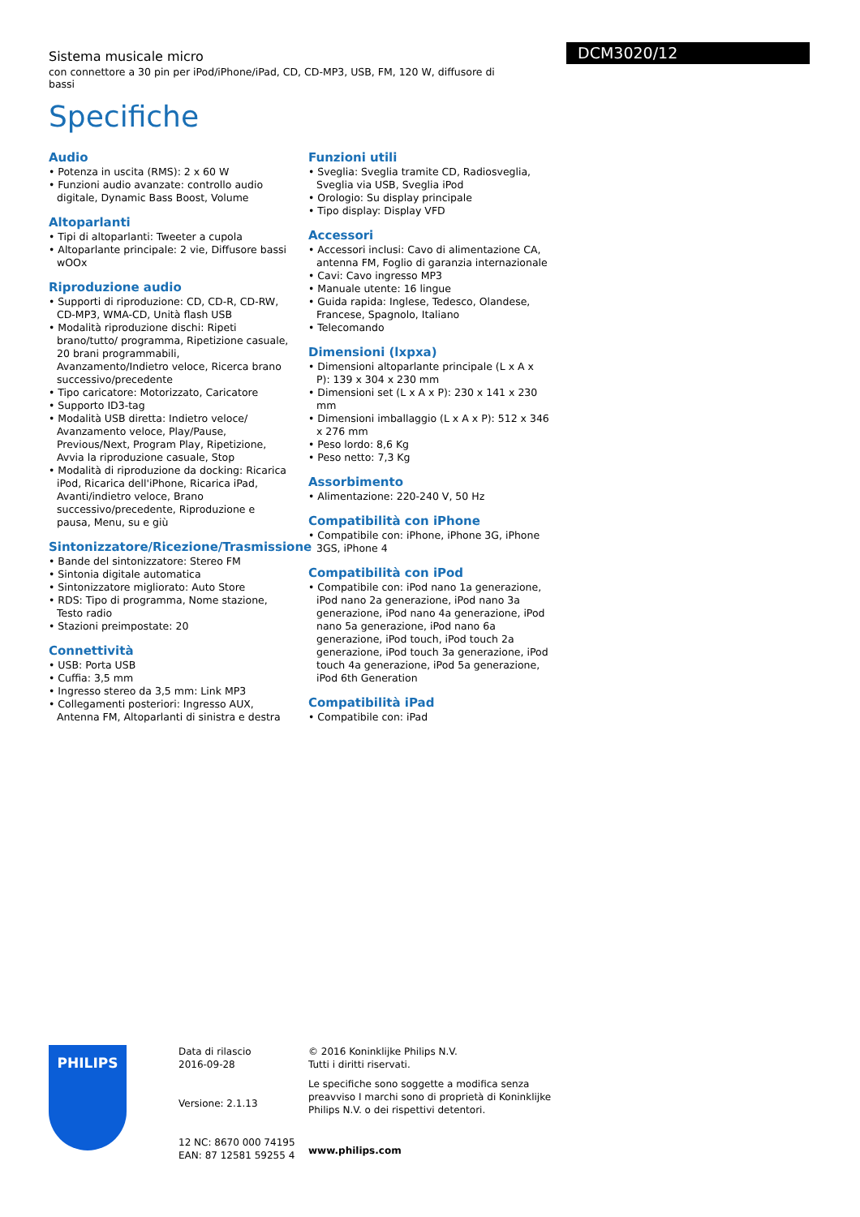Sistema musicale micro
con connettore a 30 pin per iPod/iPhone/iPad, CD, CD-MP3, USB, FM, 120 W, diffusore di bassi
Specifiche
DCM3020/12
Audio
• Potenza in uscita (RMS): 2 x 60 W
• Funzioni audio avanzate: controllo audio digitale, Dynamic Bass Boost, Volume
Altoparlanti
• Tipi di altoparlanti: Tweeter a cupola
• Altoparlante principale: 2 vie, Diffusore bassi wOOx
Riproduzione audio
• Supporti di riproduzione: CD, CD-R, CD-RW, CD-MP3, WMA-CD, Unità flash USB
• Modalità riproduzione dischi: Ripeti brano/tutto/ programma, Ripetizione casuale, 20 brani programmabili, Avanzamento/Indietro veloce, Ricerca brano successivo/precedente
• Tipo caricatore: Motorizzato, Caricatore
• Supporto ID3-tag
• Modalità USB diretta: Indietro veloce/ Avanzamento veloce, Play/Pause, Previous/Next, Program Play, Ripetizione, Avvia la riproduzione casuale, Stop
• Modalità di riproduzione da docking: Ricarica iPod, Ricarica dell'iPhone, Ricarica iPad, Avanti/indietro veloce, Brano successivo/precedente, Riproduzione e pausa, Menu, su e giù
Sintonizzatore/Ricezione/Trasmissione
• Bande del sintonizzatore: Stereo FM
• Sintonia digitale automatica
• Sintonizzatore migliorato: Auto Store
• RDS: Tipo di programma, Nome stazione, Testo radio
• Stazioni preimpostate: 20
Connettività
• USB: Porta USB
• Cuffia: 3,5 mm
• Ingresso stereo da 3,5 mm: Link MP3
• Collegamenti posteriori: Ingresso AUX, Antenna FM, Altoparlanti di sinistra e destra
Funzioni utili
• Sveglia: Sveglia tramite CD, Radiosveglia, Sveglia via USB, Sveglia iPod
• Orologio: Su display principale
• Tipo display: Display VFD
Accessori
• Accessori inclusi: Cavo di alimentazione CA, antenna FM, Foglio di garanzia internazionale
• Cavi: Cavo ingresso MP3
• Manuale utente: 16 lingue
• Guida rapida: Inglese, Tedesco, Olandese, Francese, Spagnolo, Italiano
• Telecomando
Dimensioni (lxpxa)
• Dimensioni altoparlante principale (L x A x P): 139 x 304 x 230 mm
• Dimensioni set (L x A x P): 230 x 141 x 230 mm
• Dimensioni imballaggio (L x A x P): 512 x 346 x 276 mm
• Peso lordo: 8,6 Kg
• Peso netto: 7,3 Kg
Assorbimento
• Alimentazione: 220-240 V, 50 Hz
Compatibilità con iPhone
• Compatibile con: iPhone, iPhone 3G, iPhone 3GS, iPhone 4
Compatibilità con iPod
• Compatibile con: iPod nano 1a generazione, iPod nano 2a generazione, iPod nano 3a generazione, iPod nano 4a generazione, iPod nano 5a generazione, iPod nano 6a generazione, iPod touch, iPod touch 2a generazione, iPod touch 3a generazione, iPod touch 4a generazione, iPod 5a generazione, iPod 6th Generation
Compatibilità iPad
• Compatibile con: iPad
PHILIPS
Data di rilascio
2016-09-28
Versione: 2.1.13
12 NC: 8670 000 74195
EAN: 87 12581 59255 4
© 2016 Koninklijke Philips N.V.
Tutti i diritti riservati.
Le specifiche sono soggette a modifica senza preavviso I marchi sono di proprietà di Koninklijke Philips N.V. o dei rispettivi detentori.
www.philips.com